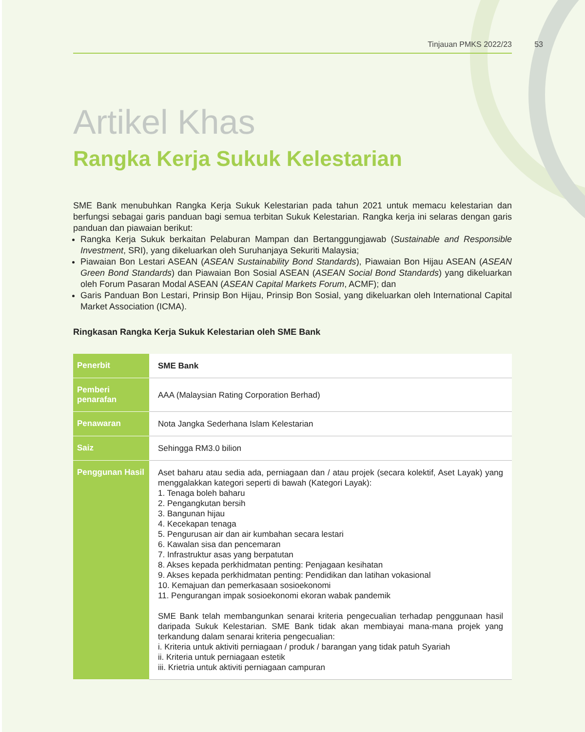Tinjauan PMKS 2022/23
53
Artikel Khas
Rangka Kerja Sukuk Kelestarian
SME Bank menubuhkan Rangka Kerja Sukuk Kelestarian pada tahun 2021 untuk memacu kelestarian dan berfungsi sebagai garis panduan bagi semua terbitan Sukuk Kelestarian. Rangka kerja ini selaras dengan garis panduan dan piawaian berikut:
Rangka Kerja Sukuk berkaitan Pelaburan Mampan dan Bertanggungjawab (Sustainable and Responsible Investment, SRI), yang dikeluarkan oleh Suruhanjaya Sekuriti Malaysia;
Piawaian Bon Lestari ASEAN (ASEAN Sustainability Bond Standards), Piawaian Bon Hijau ASEAN (ASEAN Green Bond Standards) dan Piawaian Bon Sosial ASEAN (ASEAN Social Bond Standards) yang dikeluarkan oleh Forum Pasaran Modal ASEAN (ASEAN Capital Markets Forum, ACMF); dan
Garis Panduan Bon Lestari, Prinsip Bon Hijau, Prinsip Bon Sosial, yang dikeluarkan oleh International Capital Market Association (ICMA).
Ringkasan Rangka Kerja Sukuk Kelestarian oleh SME Bank
| Penerbit | SME Bank |
| Pemberi penarafan | AAA (Malaysian Rating Corporation Berhad) |
| Penawaran | Nota Jangka Sederhana Islam Kelestarian |
| Saiz | Sehingga RM3.0 bilion |
| Penggunan Hasil | Aset baharu atau sedia ada, perniagaan dan / atau projek (secara kolektif, Aset Layak) yang menggalakkan kategori seperti di bawah (Kategori Layak): 1. Tenaga boleh baharu 2. Pengangkutan bersih 3. Bangunan hijau 4. Kecekapan tenaga 5. Pengurusan air dan air kumbahan secara lestari 6. Kawalan sisa dan pencemaran 7. Infrastruktur asas yang berpatutan 8. Akses kepada perkhidmatan penting: Penjagaan kesihatan 9. Akses kepada perkhidmatan penting: Pendidikan dan latihan vokasional 10. Kemajuan dan pemerkasaan sosioekonomi 11. Pengurangan impak sosioekonomi ekoran wabak pandemik SME Bank telah membangunkan senarai kriteria pengecualian terhadap penggunaan hasil daripada Sukuk Kelestarian. SME Bank tidak akan membiayai mana-mana projek yang terkandung dalam senarai kriteria pengecualian: i. Kriteria untuk aktiviti perniagaan / produk / barangan yang tidak patuh Syariah ii. Kriteria untuk perniagaan estetik iii. Krietria untuk aktiviti perniagaan campuran |